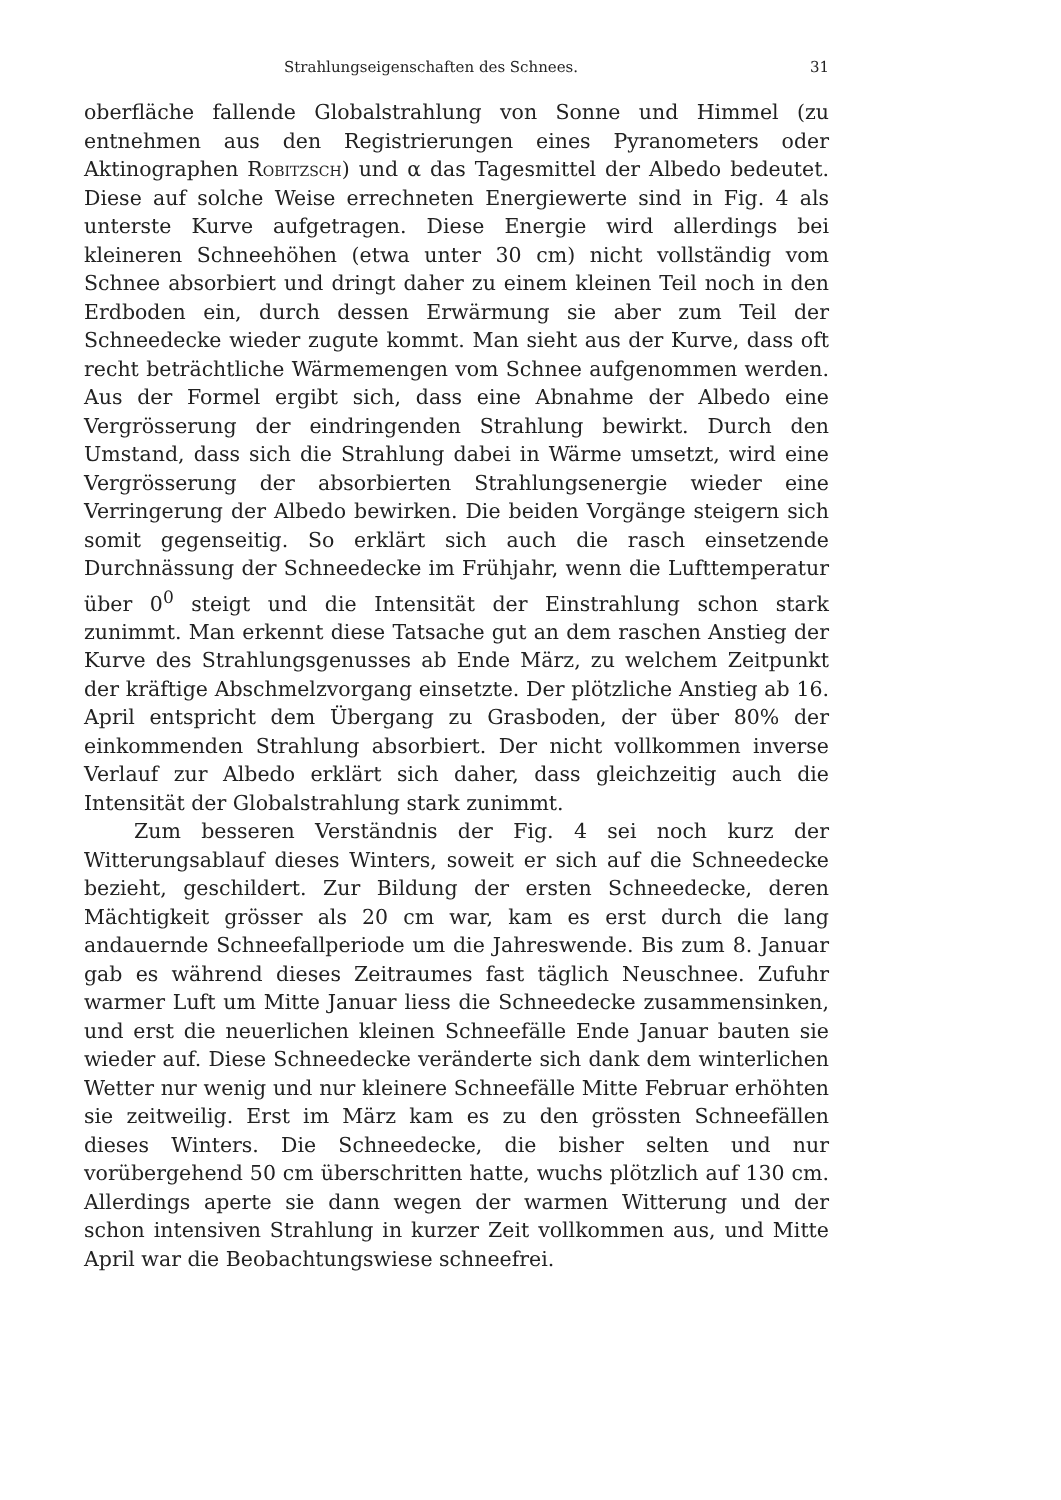Strahlungseigenschaften des Schnees. 31
oberfläche fallende Globalstrahlung von Sonne und Himmel (zu entnehmen aus den Registrierungen eines Pyranometers oder Aktinographen Robitzsch) und α das Tagesmittel der Albedo bedeutet. Diese auf solche Weise errechneten Energiewerte sind in Fig. 4 als unterste Kurve aufgetragen. Diese Energie wird allerdings bei kleineren Schneehöhen (etwa unter 30 cm) nicht vollständig vom Schnee absorbiert und dringt daher zu einem kleinen Teil noch in den Erdboden ein, durch dessen Erwärmung sie aber zum Teil der Schneedecke wieder zugute kommt. Man sieht aus der Kurve, dass oft recht beträchtliche Wärmemengen vom Schnee aufgenommen werden. Aus der Formel ergibt sich, dass eine Abnahme der Albedo eine Vergrösserung der eindringenden Strahlung bewirkt. Durch den Umstand, dass sich die Strahlung dabei in Wärme umsetzt, wird eine Vergrösserung der absorbierten Strahlungsenergie wieder eine Verringerung der Albedo bewirken. Die beiden Vorgänge steigern sich somit gegenseitig. So erklärt sich auch die rasch einsetzende Durchnässung der Schneedecke im Frühjahr, wenn die Lufttemperatur über 0<sup>0</sup> steigt und die Intensität der Einstrahlung schon stark zunimmt. Man erkennt diese Tatsache gut an dem raschen Anstieg der Kurve des Strahlungsgenusses ab Ende März, zu welchem Zeitpunkt der kräftige Abschmelzvorgang einsetzte. Der plötzliche Anstieg ab 16. April entspricht dem Übergang zu Grasboden, der über 80% der einkommenden Strahlung absorbiert. Der nicht vollkommen inverse Verlauf zur Albedo erklärt sich daher, dass gleichzeitig auch die Intensität der Globalstrahlung stark zunimmt.
Zum besseren Verständnis der Fig. 4 sei noch kurz der Witterungsablauf dieses Winters, soweit er sich auf die Schneedecke bezieht, geschildert. Zur Bildung der ersten Schneedecke, deren Mächtigkeit grösser als 20 cm war, kam es erst durch die lang andauernde Schneefallperiode um die Jahreswende. Bis zum 8. Januar gab es während dieses Zeitraumes fast täglich Neuschnee. Zufuhr warmer Luft um Mitte Januar liess die Schneedecke zusammensinken, und erst die neuerlichen kleinen Schneefälle Ende Januar bauten sie wieder auf. Diese Schneedecke veränderte sich dank dem winterlichen Wetter nur wenig und nur kleinere Schneefälle Mitte Februar erhöhten sie zeitweilig. Erst im März kam es zu den grössten Schneefällen dieses Winters. Die Schneedecke, die bisher selten und nur vorübergehend 50 cm überschritten hatte, wuchs plötzlich auf 130 cm. Allerdings aperte sie dann wegen der warmen Witterung und der schon intensiven Strahlung in kurzer Zeit vollkommen aus, und Mitte April war die Beobachtungswiese schneefrei.